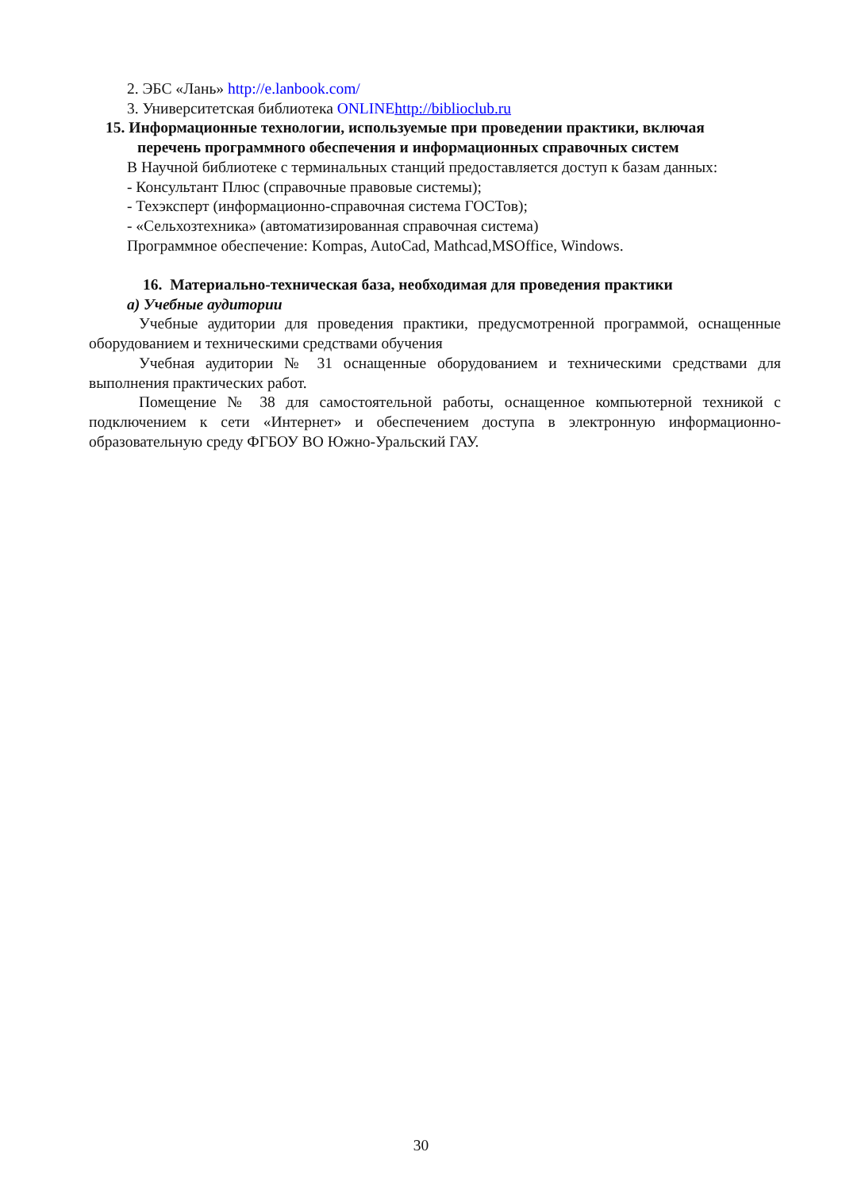2. ЭБС «Лань» http://e.lanbook.com/
3. Университетская библиотека ONLINE http://biblioclub.ru
15. Информационные технологии, используемые при проведении практики, включая
перечень программного обеспечения и информационных справочных систем
В Научной библиотеке с терминальных станций предоставляется доступ к базам данных:
- Консультант Плюс (справочные правовые системы);
- Техэксперт (информационно-справочная система ГОСТов);
- «Сельхозтехника» (автоматизированная справочная система)
Программное обеспечение: Kompas, AutoCad, Mathcad,MSOffice, Windows.
16. Материально-техническая база, необходимая для проведения практики
а) Учебные аудитории
Учебные аудитории для проведения практики, предусмотренной программой, оснащенные оборудованием и техническими средствами обучения
Учебная аудитории № 31 оснащенные оборудованием и техническими средствами для выполнения практических работ.
Помещение № 38 для самостоятельной работы, оснащенное компьютерной техникой с подключением к сети «Интернет» и обеспечением доступа в электронную информационно-образовательную среду ФГБОУ ВО Южно-Уральский ГАУ.
30